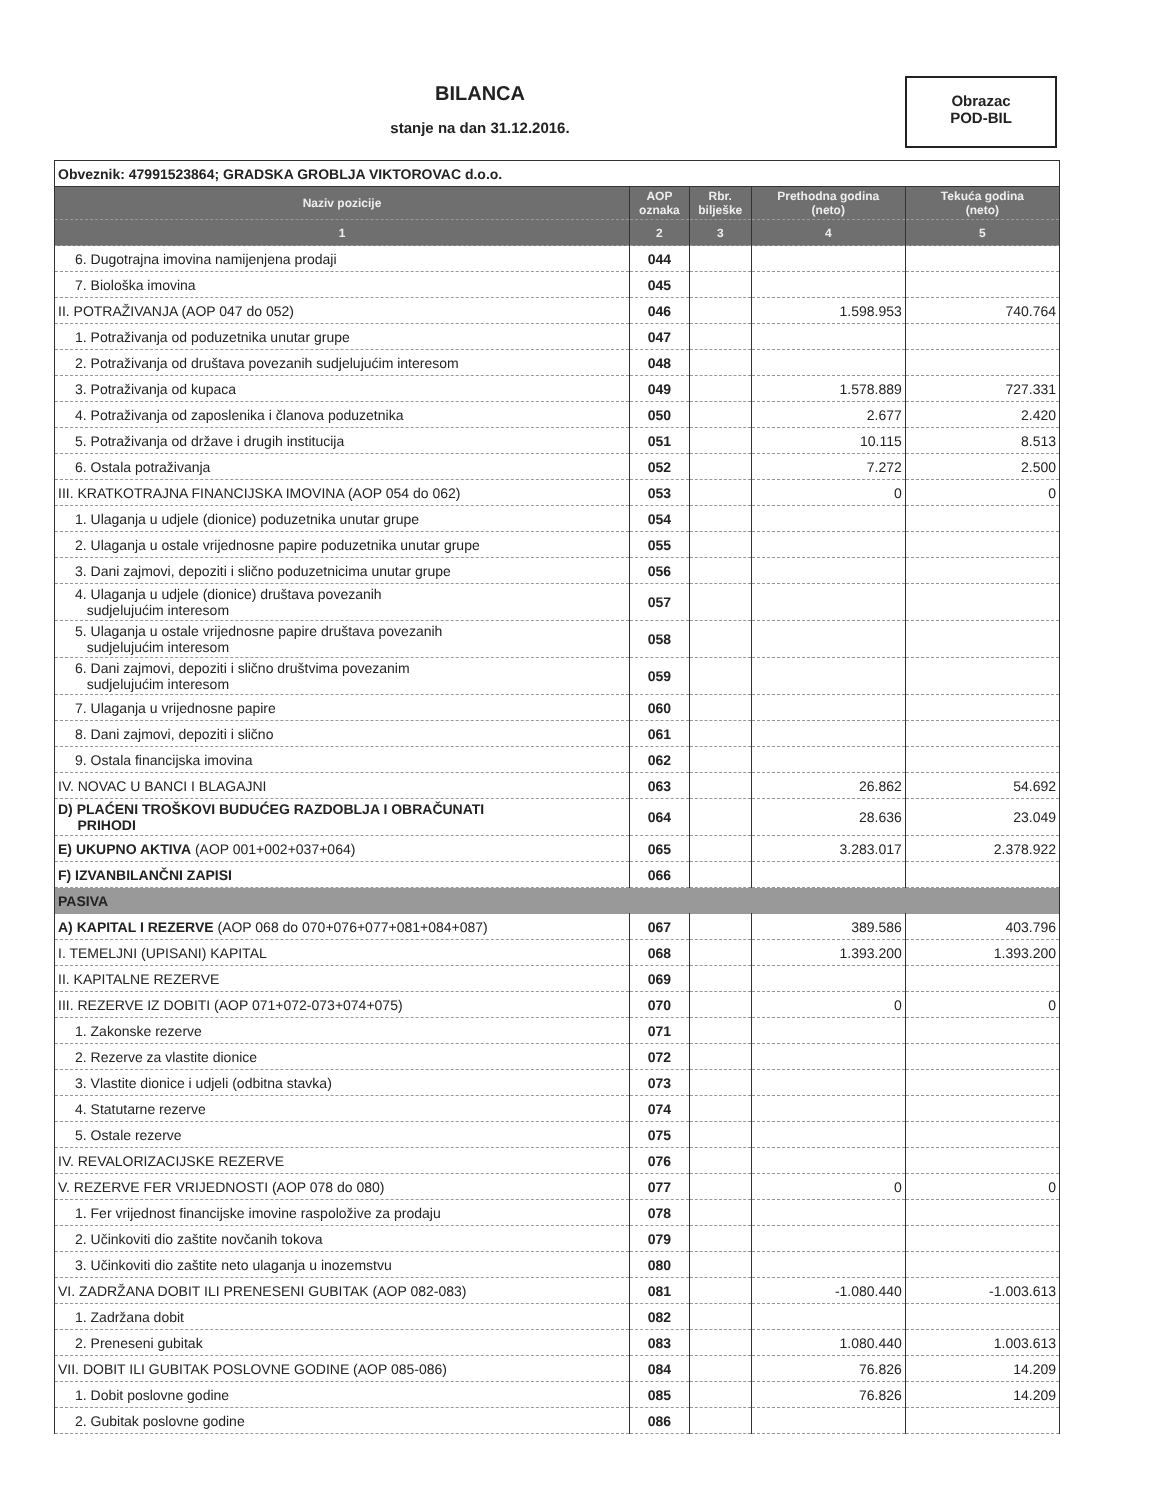BILANCA
stanje na dan 31.12.2016.
Obrazac
POD-BIL
| Obveznik: 47991523864; GRADSKA GROBLJA VIKTOROVAC d.o.o. | | | | |
| Naziv pozicije | AOP oznaka | Rbr. bilješke | Prethodna godina (neto) | Tekuća godina (neto) |
| 1 | 2 | 3 | 4 | 5 |
| 6. Dugotrajna imovina namijenjena prodaji | 044 | | | |
| 7. Biološka imovina | 045 | | | |
| II. POTRAŽIVANJA (AOP 047 do 052) | 046 | | 1.598.953 | 740.764 |
| 1. Potraživanja od poduzetnika unutar grupe | 047 | | | |
| 2. Potraživanja od društava povezanih sudjelujućim interesom | 048 | | | |
| 3. Potraživanja od kupaca | 049 | | 1.578.889 | 727.331 |
| 4. Potraživanja od zaposlenika i članova poduzetnika | 050 | | 2.677 | 2.420 |
| 5. Potraživanja od države i drugih institucija | 051 | | 10.115 | 8.513 |
| 6. Ostala potraživanja | 052 | | 7.272 | 2.500 |
| III. KRATKOTRAJNA FINANCIJSKA IMOVINA (AOP 054 do 062) | 053 | | 0 | 0 |
| 1. Ulaganja u udjele (dionice) poduzetnika unutar grupe | 054 | | | |
| 2. Ulaganja u ostale vrijednosne papire poduzetnika unutar grupe | 055 | | | |
| 3. Dani zajmovi, depoziti i slično poduzetnicima unutar grupe | 056 | | | |
| 4. Ulaganja u udjele (dionice) društava povezanih sudjelujućim interesom | 057 | | | |
| 5. Ulaganja u ostale vrijednosne papire društava povezanih sudjelujućim interesom | 058 | | | |
| 6. Dani zajmovi, depoziti i slično društvima povezanim sudjelujućim interesom | 059 | | | |
| 7. Ulaganja u vrijednosne papire | 060 | | | |
| 8. Dani zajmovi, depoziti i slično | 061 | | | |
| 9. Ostala financijska imovina | 062 | | | |
| IV. NOVAC U BANCI I BLAGAJNI | 063 | | 26.862 | 54.692 |
| D) PLAĆENI TROŠKOVI BUDUĆEG RAZDOBLJA I OBRAČUNATI PRIHODI | 064 | | 28.636 | 23.049 |
| E) UKUPNO AKTIVA (AOP 001+002+037+064) | 065 | | 3.283.017 | 2.378.922 |
| F) IZVANBILANČNI ZAPISI | 066 | | | |
| PASIVA | | | | |
| A) KAPITAL I REZERVE (AOP 068 do 070+076+077+081+084+087) | 067 | | 389.586 | 403.796 |
| I. TEMELJNI (UPISANI) KAPITAL | 068 | | 1.393.200 | 1.393.200 |
| II. KAPITALNE REZERVE | 069 | | | |
| III. REZERVE IZ DOBITI (AOP 071+072-073+074+075) | 070 | | 0 | 0 |
| 1. Zakonske rezerve | 071 | | | |
| 2. Rezerve za vlastite dionice | 072 | | | |
| 3. Vlastite dionice i udjeli (odbitna stavka) | 073 | | | |
| 4. Statutarne rezerve | 074 | | | |
| 5. Ostale rezerve | 075 | | | |
| IV. REVALORIZACIJSKE REZERVE | 076 | | | |
| V. REZERVE FER VRIJEDNOSTI (AOP 078 do 080) | 077 | | 0 | 0 |
| 1. Fer vrijednost financijske imovine raspoložive za prodaju | 078 | | | |
| 2. Učinkoviti dio zaštite novčanih tokova | 079 | | | |
| 3. Učinkoviti dio zaštite neto ulaganja u inozemstvu | 080 | | | |
| VI. ZADRŽANA DOBIT ILI PRENESENI GUBITAK (AOP 082-083) | 081 | | -1.080.440 | -1.003.613 |
| 1. Zadržana dobit | 082 | | | |
| 2. Preneseni gubitak | 083 | | 1.080.440 | 1.003.613 |
| VII. DOBIT ILI GUBITAK POSLOVNE GODINE (AOP 085-086) | 084 | | 76.826 | 14.209 |
| 1. Dobit poslovne godine | 085 | | 76.826 | 14.209 |
| 2. Gubitak poslovne godine | 086 | | | |